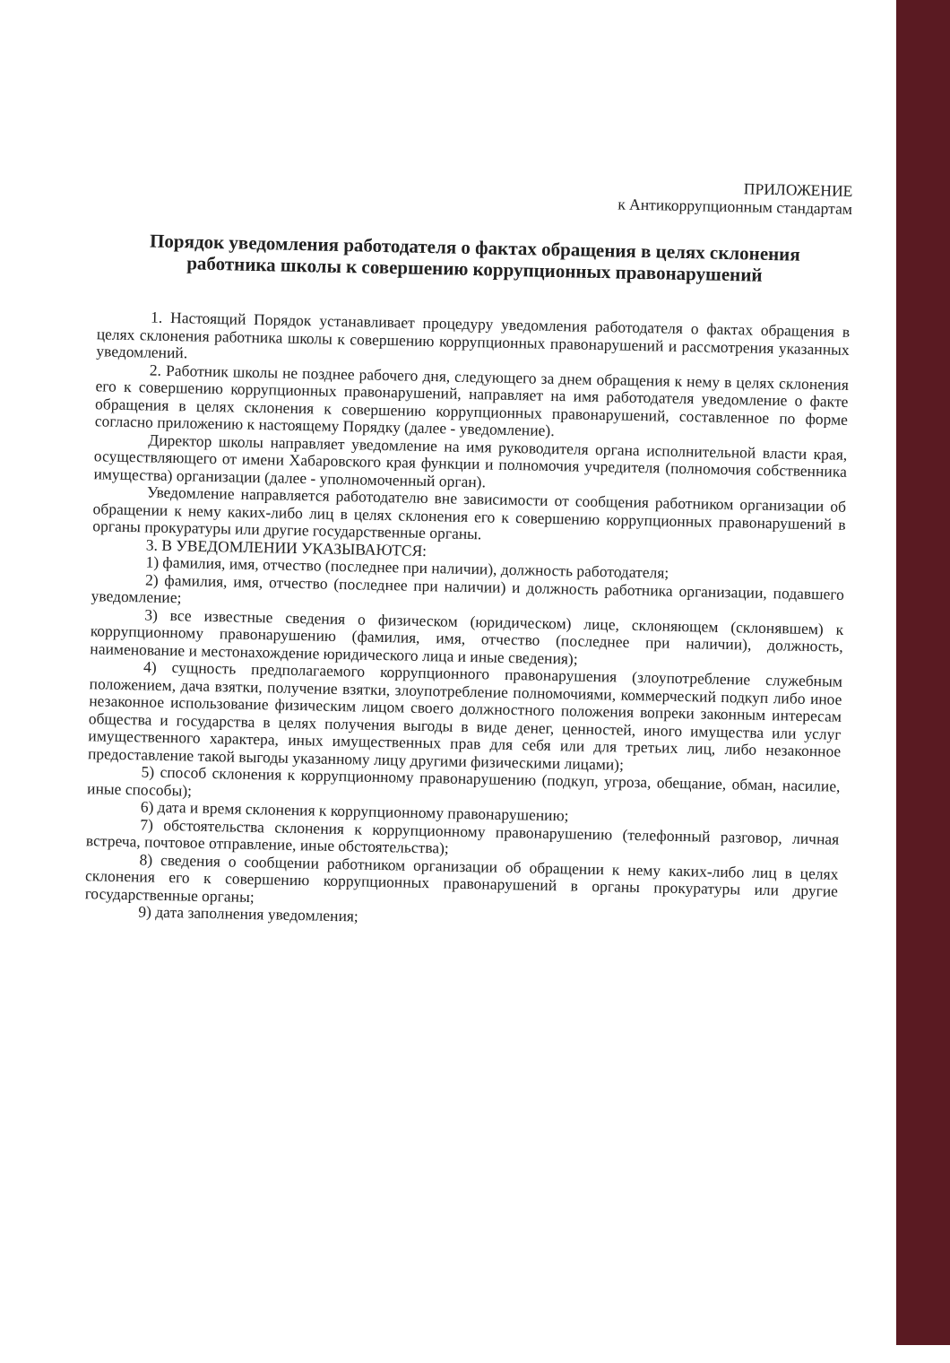ПРИЛОЖЕНИЕ
к Антикоррупционным стандартам
Порядок уведомления работодателя о фактах обращения в целях склонения работника школы к совершению коррупционных правонарушений
1. Настоящий Порядок устанавливает процедуру уведомления работодателя о фактах обращения в целях склонения работника школы к совершению коррупционных правонарушений и рассмотрения указанных уведомлений.
2. Работник школы не позднее рабочего дня, следующего за днем обращения к нему в целях склонения его к совершению коррупционных правонарушений, направляет на имя работодателя уведомление о факте обращения в целях склонения к совершению коррупционных правонарушений, составленное по форме согласно приложению к настоящему Порядку (далее - уведомление).
Директор школы направляет уведомление на имя руководителя органа исполнительной власти края, осуществляющего от имени Хабаровского края функции и полномочия учредителя (полномочия собственника имущества) организации (далее - уполномоченный орган).
Уведомление направляется работодателю вне зависимости от сообщения работником организации об обращении к нему каких-либо лиц в целях склонения его к совершению коррупционных правонарушений в органы прокуратуры или другие государственные органы.
3. В УВЕДОМЛЕНИИ УКАЗЫВАЮТСЯ:
1) фамилия, имя, отчество (последнее при наличии), должность работодателя;
2) фамилия, имя, отчество (последнее при наличии) и должность работника организации, подавшего уведомление;
3) все известные сведения о физическом (юридическом) лице, склоняющем (склонявшем) к коррупционному правонарушению (фамилия, имя, отчество (последнее при наличии), должность, наименование и местонахождение юридического лица и иные сведения);
4) сущность предполагаемого коррупционного правонарушения (злоупотребление служебным положением, дача взятки, получение взятки, злоупотребление полномочиями, коммерческий подкуп либо иное незаконное использование физическим лицом своего должностного положения вопреки законным интересам общества и государства в целях получения выгоды в виде денег, ценностей, иного имущества или услуг имущественного характера, иных имущественных прав для себя или для третьих лиц, либо незаконное предоставление такой выгоды указанному лицу другими физическими лицами);
5) способ склонения к коррупционному правонарушению (подкуп, угроза, обещание, обман, насилие, иные способы);
6) дата и время склонения к коррупционному правонарушению;
7) обстоятельства склонения к коррупционному правонарушению (телефонный разговор, личная встреча, почтовое отправление, иные обстоятельства);
8) сведения о сообщении работником организации об обращении к нему каких-либо лиц в целях склонения его к совершению коррупционных правонарушений в органы прокуратуры или другие государственные органы;
9) дата заполнения уведомления;